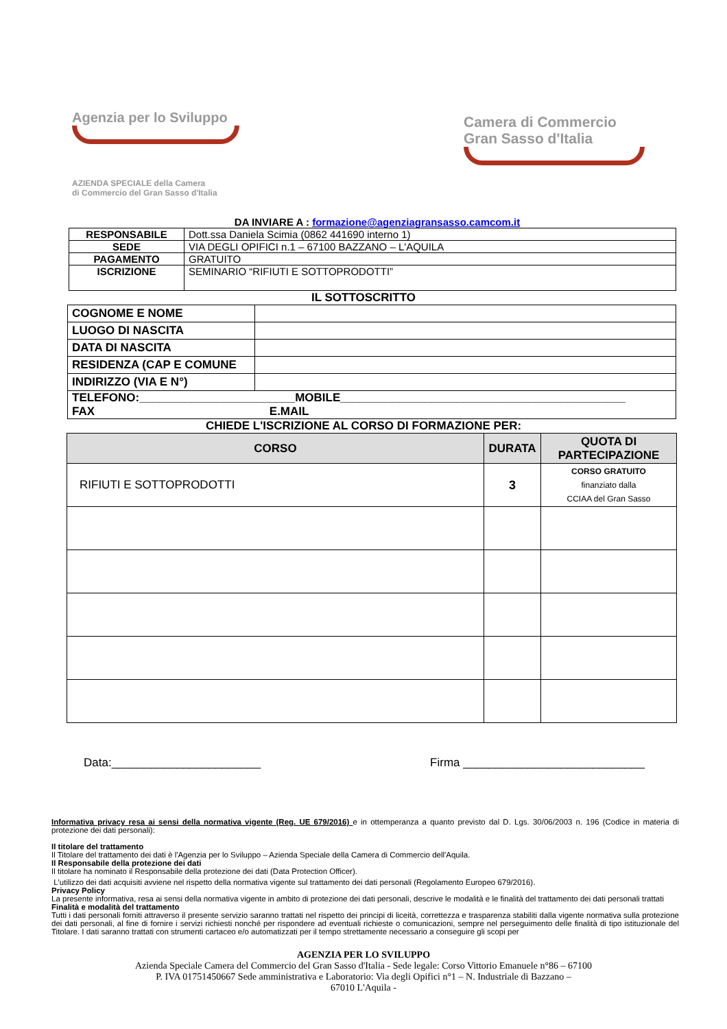Agenzia per lo Sviluppo
AZIENDA SPECIALE della Camera
di Commercio del Gran Sasso d'Italia
Camera di Commercio
Gran Sasso d'Italia
DA INVIARE A : formazione@agenziagransasso.camcom.it
| RESPONSABILE | Dott.ssa Daniela Scimia (0862 441690 interno 1) |
| SEDE | VIA DEGLI OPIFICI n.1 – 67100 BAZZANO – L'AQUILA |
| PAGAMENTO | GRATUITO |
| ISCRIZIONE | SEMINARIO “RIFIUTI E SOTTOPRODOTTI” |
IL SOTTOSCRITTO
| COGNOME E NOME | |
| LUOGO DI NASCITA | |
| DATA DI NASCITA | |
| RESIDENZA (CAP E COMUNE | |
| INDIRIZZO (VIA E N°) | |
| TELEFONO:________________________MOBILE____________________________________________ FAX E.MAIL | |
CHIEDE L'ISCRIZIONE AL CORSO DI FORMAZIONE PER:
| CORSO | DURATA | QUOTA DI PARTECIPAZIONE |
| --- | --- | --- |
| RIFIUTI E SOTTOPRODOTTI | 3 | CORSO GRATUITO finanziato dalla CCIAA del Gran Sasso |
Data:_______________________ Firma ____________________________
Informativa privacy resa ai sensi della normativa vigente (Reg. UE 679/2016) e in ottemperanza a quanto previsto dal D. Lgs. 30/06/2003 n. 196 (Codice in materia di protezione dei dati personali):
Il titolare del trattamento
Il Titolare del trattamento dei dati è l'Agenzia per lo Sviluppo – Azienda Speciale della Camera di Commercio dell'Aquila.
Il Responsabile della protezione dei dati
Il titolare ha nominato il Responsabile della protezione dei dati (Data Protection Officer).
L'utilizzo dei dati acquisiti avviene nel rispetto della normativa vigente sul trattamento dei dati personali (Regolamento Europeo 679/2016).
Privacy Policy
La presente informativa, resa ai sensi della normativa vigente in ambito di protezione dei dati personali, descrive le modalità e le finalità del trattamento dei dati personali trattati
Finalità e modalità del trattamento
Tutti i dati personali forniti attraverso il presente servizio saranno trattati nel rispetto dei principi di liceità, correttezza e trasparenza stabiliti dalla vigente normativa sulla protezione dei dati personali, al fine di fornire i servizi richiesti nonché per rispondere ad eventuali richieste o comunicazioni, sempre nel perseguimento delle finalità di tipo istituzionale del Titolare. I dati saranno trattati con strumenti cartaceo e/o automatizzati per il tempo strettamente necessario a conseguire gli scopi per
AGENZIA PER LO SVILUPPO
Azienda Speciale Camera del Commercio del Gran Sasso d'Italia - Sede legale: Corso Vittorio Emanuele n°86 – 67100
P. IVA 01751450667 Sede amministrativa e Laboratorio: Via degli Opifici n°1 – N. Industriale di Bazzano –
67010 L'Aquila -